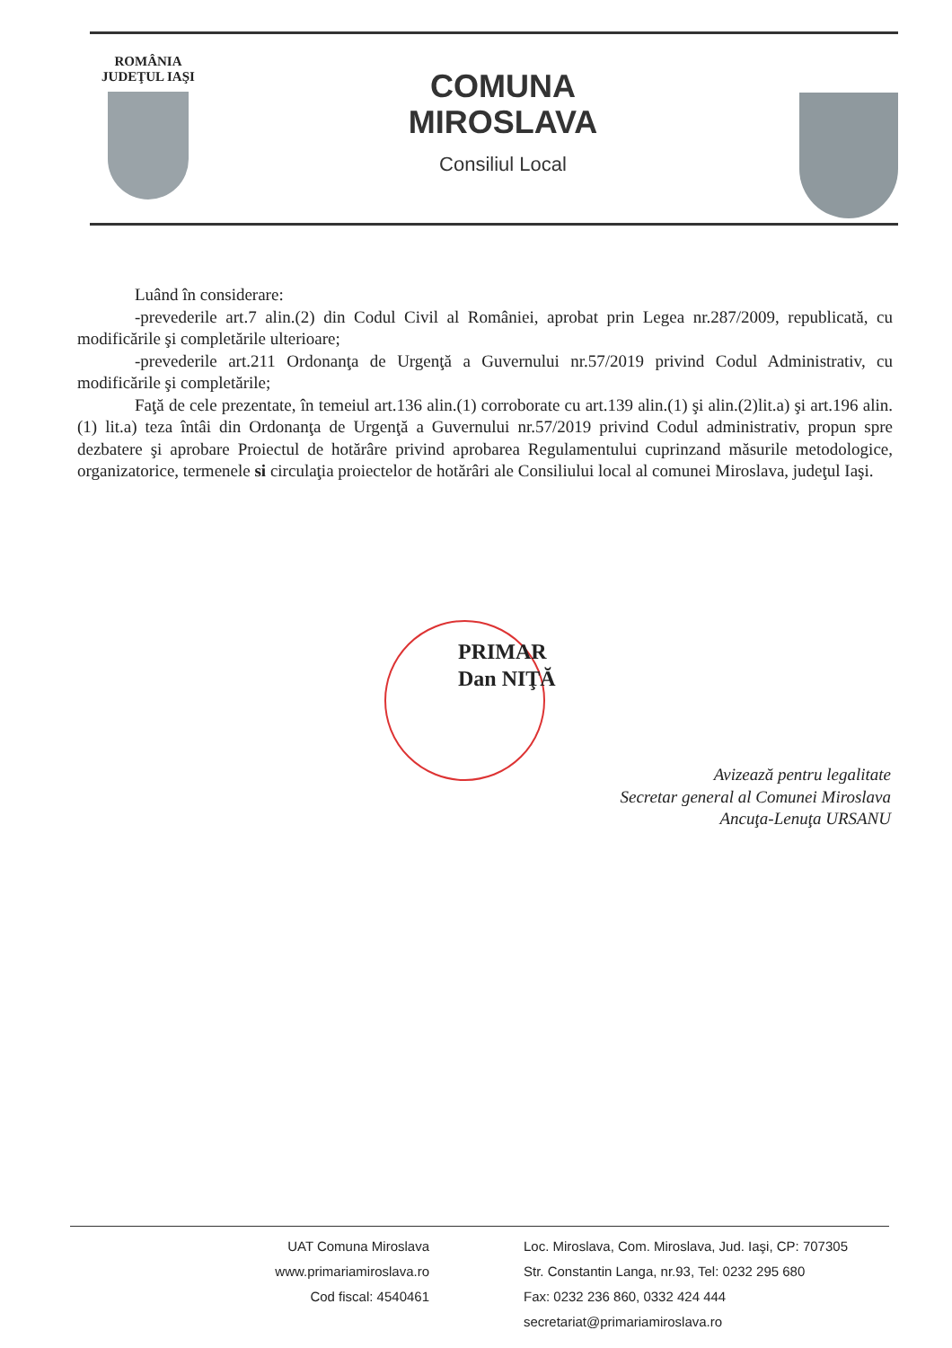ROMÂNIA
JUDEŢUL IAŞI
COMUNA
MIROSLAVA
Consiliul Local
Luând în considerare:
-prevederile art.7 alin.(2) din Codul Civil al României, aprobat prin Legea nr.287/2009, republicată, cu modificările şi completările ulterioare;
-prevederile art.211 Ordonanţa de Urgenţă a Guvernului nr.57/2019 privind Codul Administrativ, cu modificările şi completările;
Faţă de cele prezentate, în temeiul art.136 alin.(1) corroborate cu art.139 alin.(1) şi alin.(2)lit.a) şi art.196 alin.(1) lit.a) teza întâi din Ordonanţa de Urgenţă a Guvernului nr.57/2019 privind Codul administrativ, propun spre dezbatere şi aprobare Proiectul de hotărâre privind aprobarea Regulamentului cuprinzand măsurile metodologice, organizatorice, termenele si circulaţia proiectelor de hotărâri ale Consiliului local al comunei Miroslava, judeţul Iaşi.
PRIMAR
Dan NIŢĂ
Avizează pentru legalitate
Secretar general al Comunei Miroslava
Ancuţa-Lenuţa URSANU
UAT Comuna Miroslava
www.primariamiroslava.ro
Cod fiscal: 4540461
Loc. Miroslava, Com. Miroslava, Jud. Iaşi, CP: 707305
Str. Constantin Langa, nr.93, Tel: 0232 295 680
Fax: 0232 236 860, 0332 424 444
secretariat@primariamiroslava.ro